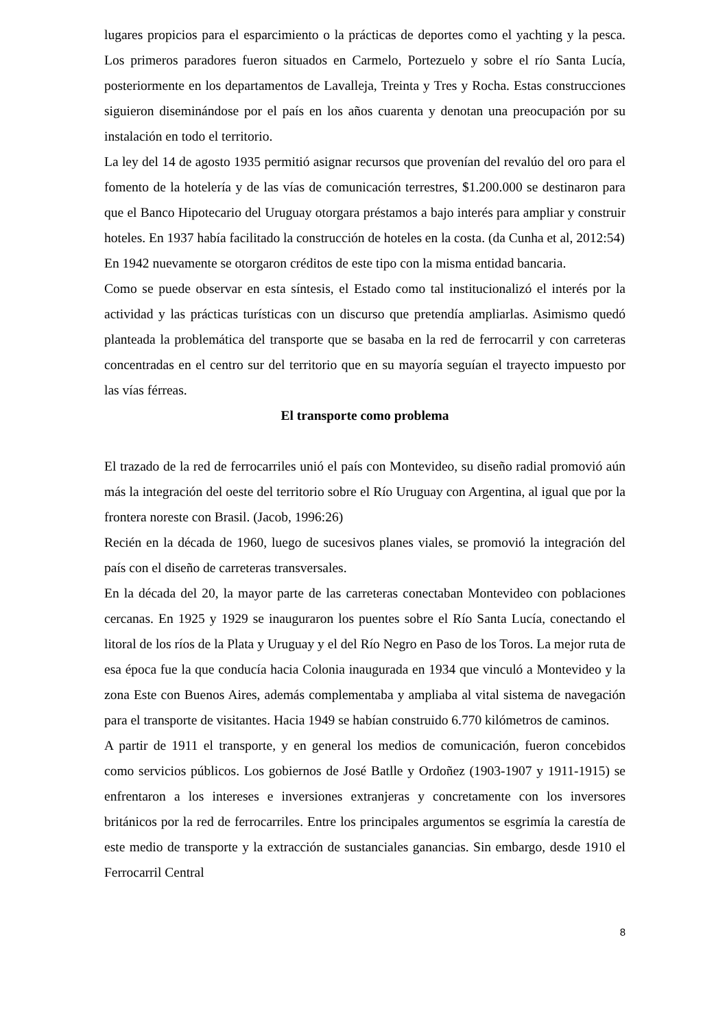lugares propicios para el esparcimiento o la prácticas de deportes como el yachting y la pesca. Los primeros paradores fueron situados en Carmelo, Portezuelo y sobre el río Santa Lucía, posteriormente en los departamentos de Lavalleja, Treinta y Tres y Rocha. Estas construcciones siguieron diseminándose por el país en los años cuarenta y denotan una preocupación por su instalación en todo el territorio.
La ley del 14 de agosto 1935 permitió asignar recursos que provenían del revalúo del oro para el fomento de la hotelería y de las vías de comunicación terrestres, $1.200.000 se destinaron para que el Banco Hipotecario del Uruguay otorgara préstamos a bajo interés para ampliar y construir hoteles. En 1937 había facilitado la construcción de hoteles en la costa. (da Cunha et al, 2012:54)
En 1942 nuevamente se otorgaron créditos de este tipo con la misma entidad bancaria.
Como se puede observar en esta síntesis, el Estado como tal institucionalizó el interés por la actividad y las prácticas turísticas con un discurso que pretendía ampliarlas. Asimismo quedó planteada la problemática del transporte que se basaba en la red de ferrocarril y con carreteras concentradas en el centro sur del territorio que en su mayoría seguían el trayecto impuesto por las vías férreas.
El transporte como problema
El trazado de la red de ferrocarriles unió el país con Montevideo, su diseño radial promovió aún más la integración del oeste del territorio sobre el Río Uruguay con Argentina, al igual que por la frontera noreste con Brasil. (Jacob, 1996:26)
Recién en la década de 1960, luego de sucesivos planes viales, se promovió la integración del país con el diseño de carreteras transversales.
En la década del 20, la mayor parte de las carreteras conectaban Montevideo con poblaciones cercanas. En 1925 y 1929 se inauguraron los puentes sobre el Río Santa Lucía, conectando el litoral de los ríos de la Plata y Uruguay y el del Río Negro en Paso de los Toros. La mejor ruta de esa época fue la que conducía hacia Colonia inaugurada en 1934 que vinculó a Montevideo y la zona Este con Buenos Aires, además complementaba y ampliaba al vital sistema de navegación para el transporte de visitantes. Hacia 1949 se habían construido 6.770 kilómetros de caminos.
A partir de 1911 el transporte, y en general los medios de comunicación, fueron concebidos como servicios públicos. Los gobiernos de José Batlle y Ordoñez (1903-1907 y 1911-1915) se enfrentaron a los intereses e inversiones extranjeras y concretamente con los inversores británicos por la red de ferrocarriles. Entre los principales argumentos se esgrimía la carestía de este medio de transporte y la extracción de sustanciales ganancias. Sin embargo, desde 1910 el Ferrocarril Central
8